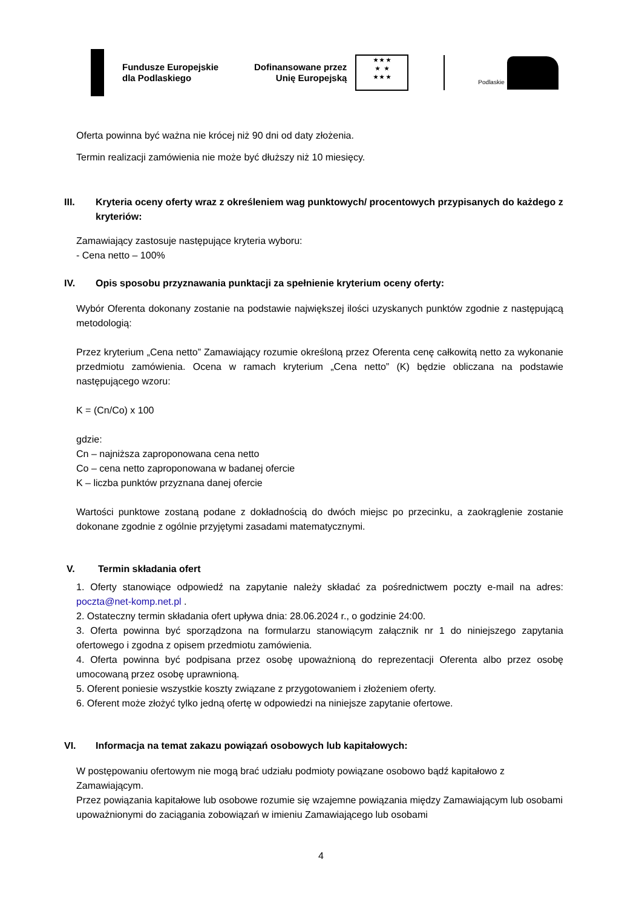Fundusze Europejskie
dla Podlaskiego
Dofinansowane przez
Unię Europejską
★ ★ ★
★ ★
★ ★ ★
Podlaskie
Oferta powinna być ważna nie krócej niż 90 dni od daty złożenia.
Termin realizacji zamówienia nie może być dłuższy niż 10 miesięcy.
III. Kryteria oceny oferty wraz z określeniem wag punktowych/ procentowych przypisanych do każdego z kryteriów:
Zamawiający zastosuje następujące kryteria wyboru:
- Cena netto – 100%
IV. Opis sposobu przyznawania punktacji za spełnienie kryterium oceny oferty:
Wybór Oferenta dokonany zostanie na podstawie największej ilości uzyskanych punktów zgodnie z następującą metodologią:
Przez kryterium „Cena netto” Zamawiający rozumie określoną przez Oferenta cenę całkowitą netto za wykonanie przedmiotu zamówienia. Ocena w ramach kryterium „Cena netto” (K) będzie obliczana na podstawie następującego wzoru:
K = (Cn/Co) x 100
gdzie:
Cn – najniższa zaproponowana cena netto
Co – cena netto zaproponowana w badanej ofercie
K – liczba punktów przyznana danej ofercie
Wartości punktowe zostaną podane z dokładnością do dwóch miejsc po przecinku, a zaokrąglenie zostanie dokonane zgodnie z ogólnie przyjętymi zasadami matematycznymi.
V. Termin składania ofert
1. Oferty stanowiące odpowiedź na zapytanie należy składać za pośrednictwem poczty e-mail na adres: poczta@net-komp.net.pl .
2. Ostateczny termin składania ofert upływa dnia: 28.06.2024 r., o godzinie 24:00.
3. Oferta powinna być sporządzona na formularzu stanowiącym załącznik nr 1 do niniejszego zapytania ofertowego i zgodna z opisem przedmiotu zamówienia.
4. Oferta powinna być podpisana przez osobę upoważnioną do reprezentacji Oferenta albo przez osobę umocowaną przez osobę uprawnioną.
5. Oferent poniesie wszystkie koszty związane z przygotowaniem i złożeniem oferty.
6. Oferent może złożyć tylko jedną ofertę w odpowiedzi na niniejsze zapytanie ofertowe.
VI. Informacja na temat zakazu powiązań osobowych lub kapitałowych:
W postępowaniu ofertowym nie mogą brać udziału podmioty powiązane osobowo bądź kapitałowo z Zamawiającym.
Przez powiązania kapitałowe lub osobowe rozumie się wzajemne powiązania między Zamawiającym lub osobami upoważnionymi do zaciągania zobowiązań w imieniu Zamawiającego lub osobami
4